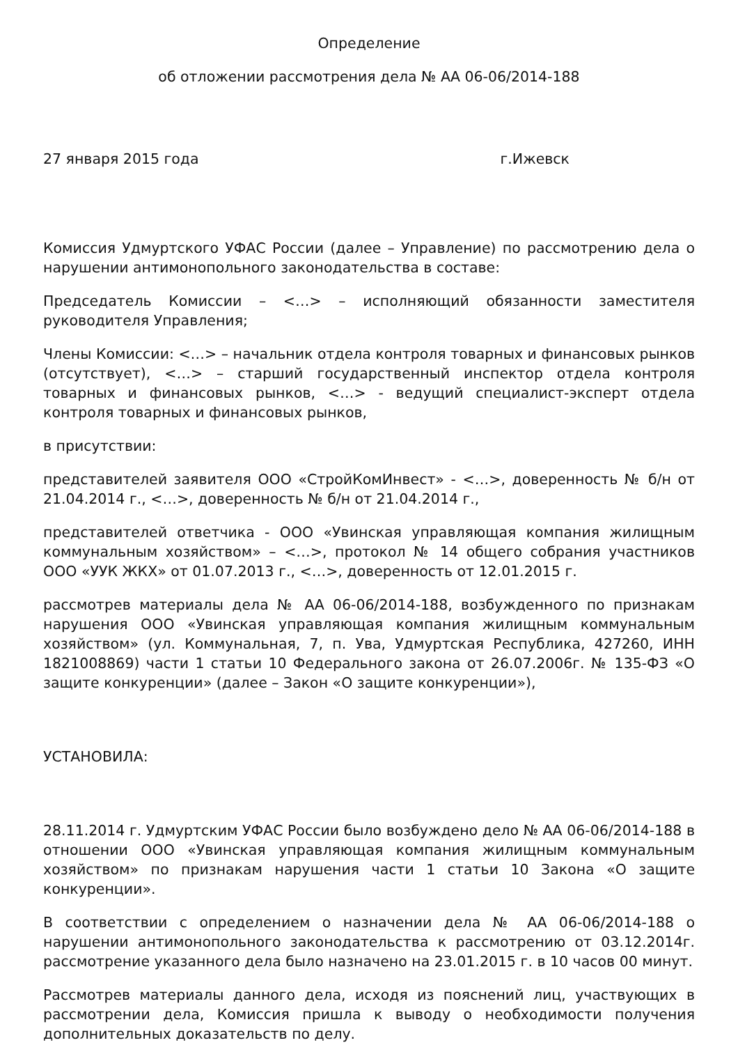Определение
об отложении рассмотрения дела № АА 06-06/2014-188
27 января 2015 года г.Ижевск
Комиссия Удмуртского УФАС России (далее – Управление) по рассмотрению дела о нарушении антимонопольного законодательства в составе:
Председатель Комиссии – <…> – исполняющий обязанности заместителя руководителя Управления;
Члены Комиссии: <…> – начальник отдела контроля товарных и финансовых рынков (отсутствует), <…> – старший государственный инспектор отдела контроля товарных и финансовых рынков, <…> - ведущий специалист-эксперт отдела контроля товарных и финансовых рынков,
в присутствии:
представителей заявителя ООО «СтройКомИнвест» - <…>, доверенность № б/н от 21.04.2014 г., <…>, доверенность № б/н от 21.04.2014 г.,
представителей ответчика - ООО «Увинская управляющая компания жилищным коммунальным хозяйством» – <…>, протокол № 14 общего собрания участников ООО «УУК ЖКХ» от 01.07.2013 г., <…>, доверенность от 12.01.2015 г.
рассмотрев материалы дела № АА 06-06/2014-188, возбужденного по признакам нарушения ООО «Увинская управляющая компания жилищным коммунальным хозяйством» (ул. Коммунальная, 7, п. Ува, Удмуртская Республика, 427260, ИНН 1821008869) части 1 статьи 10 Федерального закона от 26.07.2006г. № 135-ФЗ «О защите конкуренции» (далее – Закон «О защите конкуренции»),
УСТАНОВИЛА:
28.11.2014 г. Удмуртским УФАС России было возбуждено дело № АА 06-06/2014-188 в отношении ООО «Увинская управляющая компания жилищным коммунальным хозяйством» по признакам нарушения части 1 статьи 10 Закона «О защите конкуренции».
В соответствии с определением о назначении дела № АА 06-06/2014-188 о нарушении антимонопольного законодательства к рассмотрению от 03.12.2014г. рассмотрение указанного дела было назначено на 23.01.2015 г. в 10 часов 00 минут.
Рассмотрев материалы данного дела, исходя из пояснений лиц, участвующих в рассмотрении дела, Комиссия пришла к выводу о необходимости получения дополнительных доказательств по делу.